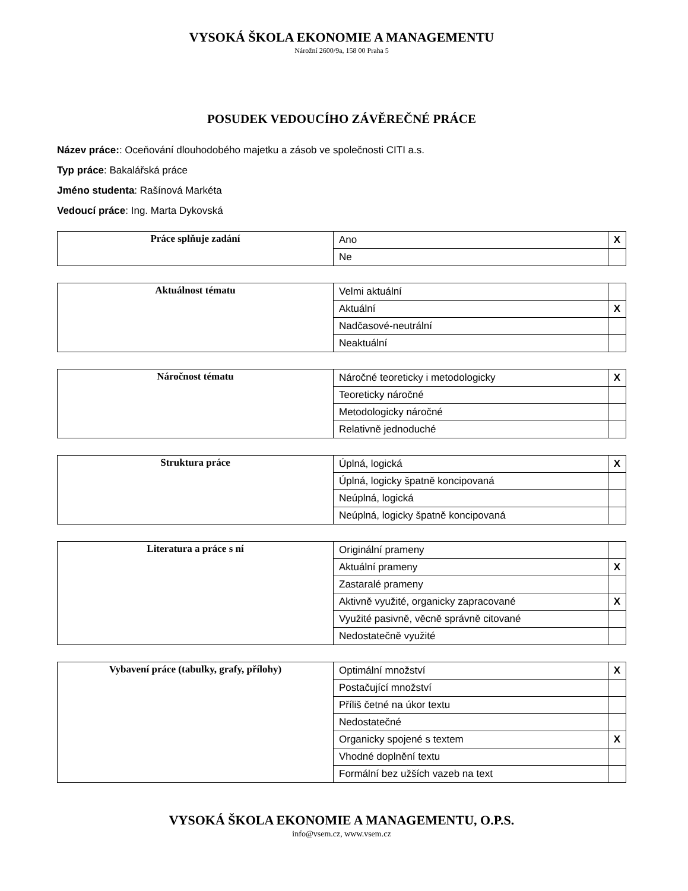VYSOKÁ ŠKOLA EKONOMIE A MANAGEMENTU
Nárožní 2600/9a, 158 00 Praha 5
POSUDEK VEDOUCÍHO ZÁVĚREČNÉ PRÁCE
Název práce:: Oceňování dlouhodobého majetku a zásob ve společnosti CITI a.s.
Typ práce: Bakalářská práce
Jméno studenta: Rašínová Markéta
Vedoucí práce: Ing. Marta Dykovská
| Práce splňuje zadání | Ano | X |
| | Ne | |
| Aktuálnost tématu | Velmi aktuální | |
| | Aktuální | X |
| | Nadčasové-neutrální | |
| | Neaktuální | |
| Náročnost tématu | Náročné teoreticky i metodologicky | X |
| | Teoreticky náročné | |
| | Metodologicky náročné | |
| | Relativně jednoduché | |
| Struktura práce | Úplná, logická | X |
| | Úplná, logicky špatně koncipovaná | |
| | Neúplná, logická | |
| | Neúplná, logicky špatně koncipovaná | |
| Literatura a práce s ní | Originální prameny | |
| | Aktuální prameny | X |
| | Zastaralé prameny | |
| | Aktivně využité, organicky zapracované | X |
| | Využité pasivně, věcně správně citované | |
| | Nedostatečně využité | |
| Vybavení práce (tabulky, grafy, přílohy) | Optimální množství | X |
| | Postačující množství | |
| | Příliš četné na úkor textu | |
| | Nedostatečné | |
| | Organicky spojené s textem | X |
| | Vhodné doplnění textu | |
| | Formální bez užších vazeb na text | |
VYSOKÁ ŠKOLA EKONOMIE A MANAGEMENTU, O.P.S.
info@vsem.cz, www.vsem.cz